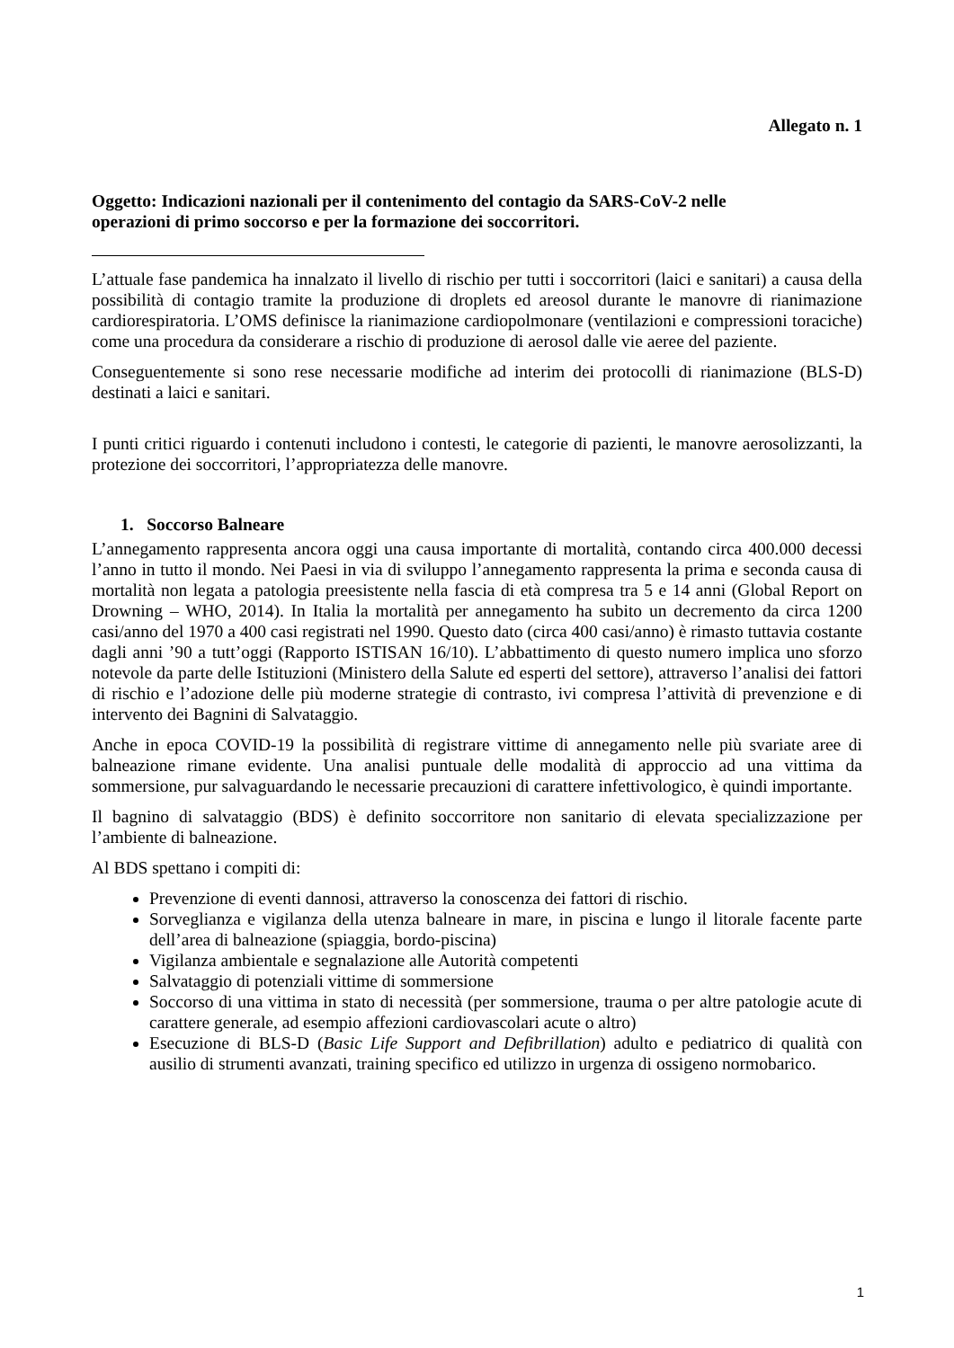Allegato n. 1
Oggetto: Indicazioni nazionali per il contenimento del contagio da SARS-CoV-2 nelle
operazioni di primo soccorso e per la formazione dei soccorritori.
L’attuale fase pandemica ha innalzato il livello di rischio per tutti i soccorritori (laici e sanitari) a causa della possibilità di contagio tramite la produzione di droplets ed areosol durante le manovre di rianimazione cardiorespiratoria. L’OMS definisce la rianimazione cardiopolmonare (ventilazioni e compressioni toraciche) come una procedura da considerare a rischio di produzione di aerosol dalle vie aeree del paziente.
Conseguentemente si sono rese necessarie modifiche ad interim dei protocolli di rianimazione (BLS-D) destinati a laici e sanitari.
I punti critici riguardo i contenuti includono i contesti, le categorie di pazienti, le manovre aerosolizzanti, la protezione dei soccorritori, l’appropriatezza delle manovre.
1. Soccorso Balneare
L’annegamento rappresenta ancora oggi una causa importante di mortalità, contando circa 400.000 decessi l’anno in tutto il mondo. Nei Paesi in via di sviluppo l’annegamento rappresenta la prima e seconda causa di mortalità non legata a patologia preesistente nella fascia di età compresa tra 5 e 14 anni (Global Report on Drowning – WHO, 2014). In Italia la mortalità per annegamento ha subito un decremento da circa 1200 casi/anno del 1970 a 400 casi registrati nel 1990. Questo dato (circa 400 casi/anno) è rimasto tuttavia costante dagli anni ’90 a tutt’oggi (Rapporto ISTISAN 16/10). L’abbattimento di questo numero implica uno sforzo notevole da parte delle Istituzioni (Ministero della Salute ed esperti del settore), attraverso l’analisi dei fattori di rischio e l’adozione delle più moderne strategie di contrasto, ivi compresa l’attività di prevenzione e di intervento dei Bagnini di Salvataggio.
Anche in epoca COVID-19 la possibilità di registrare vittime di annegamento nelle più svariate aree di balneazione rimane evidente. Una analisi puntuale delle modalità di approccio ad una vittima da sommersione, pur salvaguardando le necessarie precauzioni di carattere infettivologico, è quindi importante.
Il bagnino di salvataggio (BDS) è definito soccorritore non sanitario di elevata specializzazione per l’ambiente di balneazione.
Al BDS spettano i compiti di:
Prevenzione di eventi dannosi, attraverso la conoscenza dei fattori di rischio.
Sorveglianza e vigilanza della utenza balneare in mare, in piscina e lungo il litorale facente parte dell’area di balneazione (spiaggia, bordo-piscina)
Vigilanza ambientale e segnalazione alle Autorità competenti
Salvataggio di potenziali vittime di sommersione
Soccorso di una vittima in stato di necessità (per sommersione, trauma o per altre patologie acute di carattere generale, ad esempio affezioni cardiovascolari acute o altro)
Esecuzione di BLS-D (Basic Life Support and Defibrillation) adulto e pediatrico di qualità con ausilio di strumenti avanzati, training specifico ed utilizzo in urgenza di ossigeno normobarico.
1